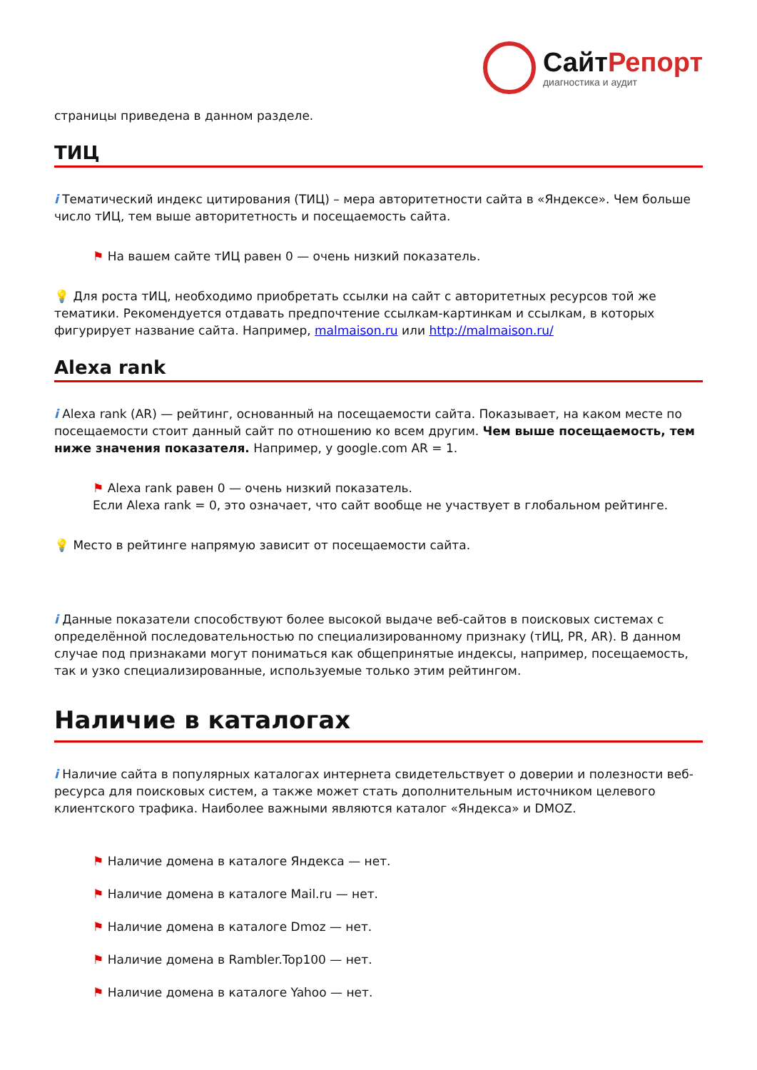СайтРепорт
диагностика и аудит
страницы приведена в данном разделе.
ТИЦ
i Тематический индекс цитирования (ТИЦ) – мера авторитетности сайта в «Яндексе». Чем больше число тИЦ, тем выше авторитетность и посещаемость сайта.
⚑ На вашем сайте тИЦ равен 0 — очень низкий показатель.
💡 Для роста тИЦ, необходимо приобретать ссылки на сайт с авторитетных ресурсов той же тематики. Рекомендуется отдавать предпочтение ссылкам-картинкам и ссылкам, в которых фигурирует название сайта. Например, malmaison.ru или http://malmaison.ru/
Alexa rank
i Alexa rank (AR) — рейтинг, основанный на посещаемости сайта. Показывает, на каком месте по посещаемости стоит данный сайт по отношению ко всем другим. Чем выше посещаемость, тем ниже значения показателя. Например, у google.com AR = 1.
⚑ Alexa rank равен 0 — очень низкий показатель.
Если Alexa rank = 0, это означает, что сайт вообще не участвует в глобальном рейтинге.
💡 Место в рейтинге напрямую зависит от посещаемости сайта.
i Данные показатели способствуют более высокой выдаче веб-сайтов в поисковых системах с определённой последовательностью по специализированному признаку (тИЦ, PR, AR). В данном случае под признаками могут пониматься как общепринятые индексы, например, посещаемость, так и узко специализированные, используемые только этим рейтингом.
Наличие в каталогах
i Наличие сайта в популярных каталогах интернета свидетельствует о доверии и полезности веб-ресурса для поисковых систем, а также может стать дополнительным источником целевого клиентского трафика. Наиболее важными являются каталог «Яндекса» и DMOZ.
⚑ Наличие домена в каталоге Яндекса — нет.
⚑ Наличие домена в каталоге Mail.ru — нет.
⚑ Наличие домена в каталоге Dmoz — нет.
⚑ Наличие домена в Rambler.Top100 — нет.
⚑ Наличие домена в каталоге Yahoo — нет.